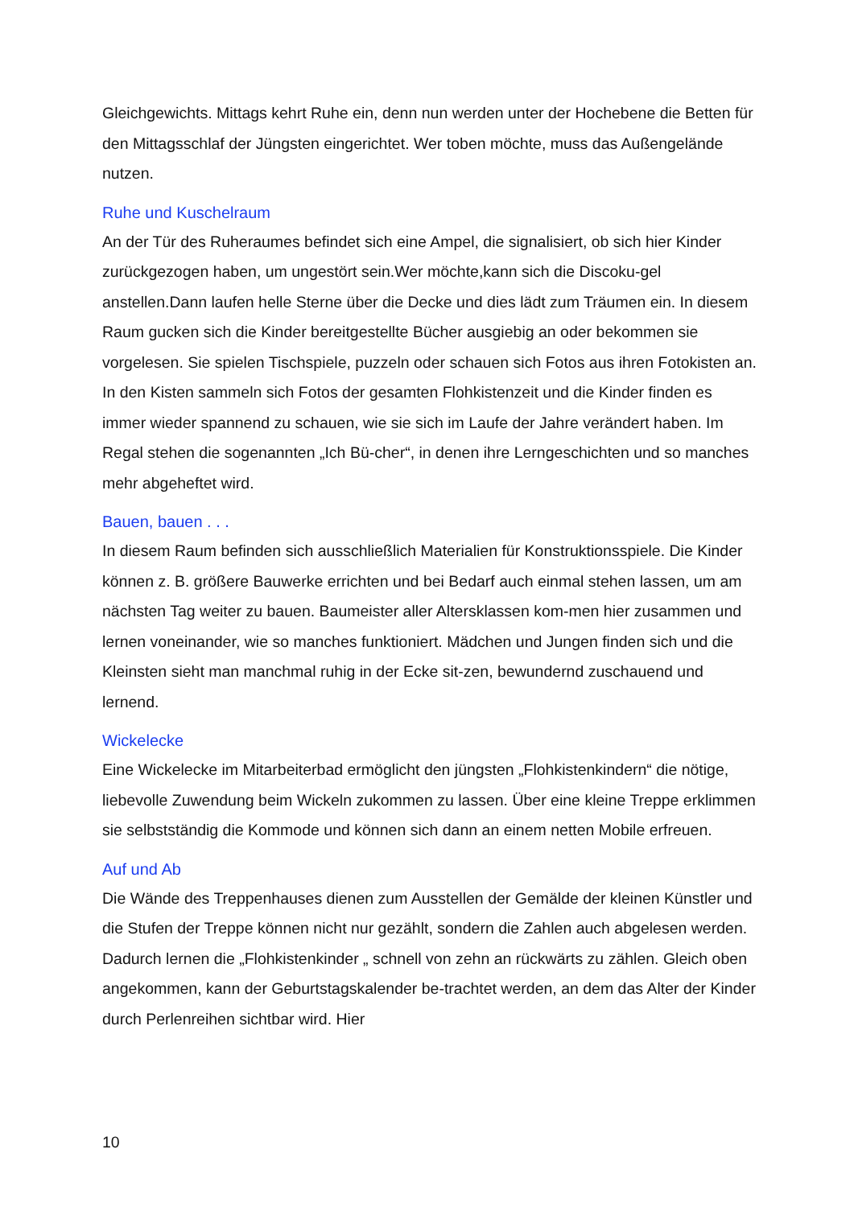Gleichgewichts. Mittags kehrt Ruhe ein, denn nun werden unter der Hochebene die Betten für den Mittagsschlaf der Jüngsten eingerichtet. Wer toben möchte, muss das Außengelände nutzen.
Ruhe und Kuschelraum
An der Tür des Ruheraumes befindet sich eine Ampel, die signalisiert, ob sich hier Kinder zurückgezogen haben, um ungestört sein.Wer möchte,kann sich die Discoku-gel anstellen.Dann laufen helle Sterne über die Decke und dies lädt zum Träumen ein. In diesem Raum gucken sich die Kinder bereitgestellte Bücher ausgiebig an oder bekommen sie vorgelesen. Sie spielen Tischspiele, puzzeln oder schauen sich Fotos aus ihren Fotokisten an. In den Kisten sammeln sich Fotos der gesamten Flohkistenzeit und die Kinder finden es immer wieder spannend zu schauen, wie sie sich im Laufe der Jahre verändert haben. Im Regal stehen die sogenannten „Ich Bü-cher“, in denen ihre Lerngeschichten und so manches mehr abgeheftet wird.
Bauen, bauen . . .
In diesem Raum befinden sich ausschließlich Materialien für Konstruktionsspiele. Die Kinder können z. B. größere Bauwerke errichten und bei Bedarf auch einmal stehen lassen, um am nächsten Tag weiter zu bauen. Baumeister aller Altersklassen kom-men hier zusammen und lernen voneinander, wie so manches funktioniert. Mädchen und Jungen finden sich und die Kleinsten sieht man manchmal ruhig in der Ecke sit-zen, bewundernd zuschauend und lernend.
Wickelecke
Eine Wickelecke im Mitarbeiterbad ermöglicht den jüngsten „Flohkistenkindern“ die nötige, liebevolle Zuwendung beim Wickeln zukommen zu lassen. Über eine kleine Treppe erklimmen sie selbstständig die Kommode und können sich dann an einem netten Mobile erfreuen.
Auf und Ab
Die Wände des Treppenhauses dienen zum Ausstellen der Gemälde der kleinen Künstler und die Stufen der Treppe können nicht nur gezählt, sondern die Zahlen auch abgelesen werden. Dadurch lernen die „Flohkistenkinder „ schnell von zehn an rückwärts zu zählen. Gleich oben angekommen, kann der Geburtstagskalender be-trachtet werden, an dem das Alter der Kinder durch Perlenreihen sichtbar wird. Hier
10